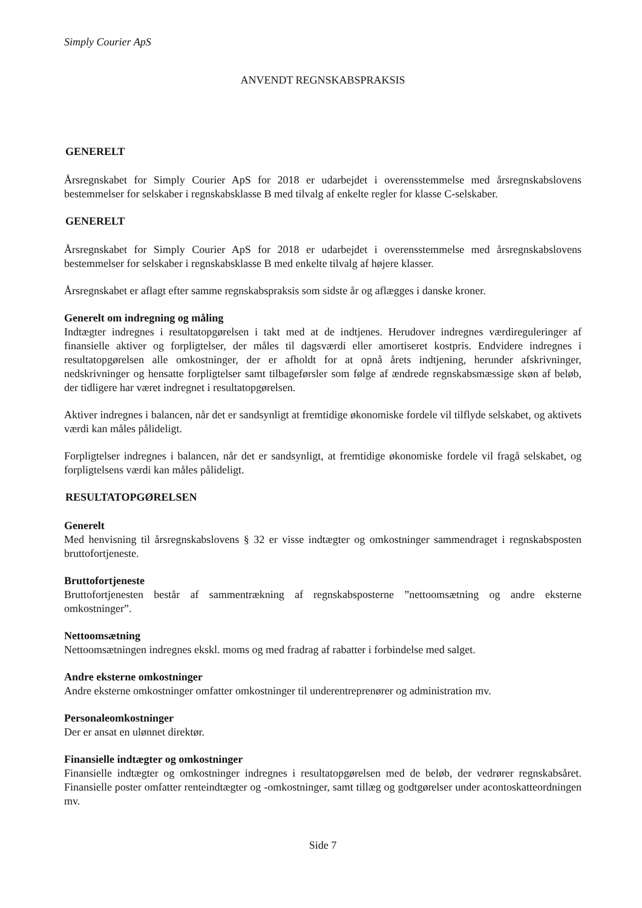Simply Courier ApS
ANVENDT REGNSKABSPRAKSIS
GENERELT
Årsregnskabet for Simply Courier ApS for 2018 er udarbejdet i overensstemmelse med årsregnskabslovens bestemmelser for selskaber i regnskabsklasse B med tilvalg af enkelte regler for klasse C-selskaber.
GENERELT
Årsregnskabet for Simply Courier ApS for 2018 er udarbejdet i overensstemmelse med årsregnskabslovens bestemmelser for selskaber i regnskabsklasse B med enkelte tilvalg af højere klasser.
Årsregnskabet er aflagt efter samme regnskabspraksis som sidste år og aflægges i danske kroner.
Generelt om indregning og måling
Indtægter indregnes i resultatopgørelsen i takt med at de indtjenes. Herudover indregnes værdireguleringer af finansielle aktiver og forpligtelser, der måles til dagsværdi eller amortiseret kostpris. Endvidere indregnes i resultatopgørelsen alle omkostninger, der er afholdt for at opnå årets indtjening, herunder afskrivninger, nedskrivninger og hensatte forpligtelser samt tilbageførsler som følge af ændrede regnskabsmæssige skøn af beløb, der tidligere har været indregnet i resultatopgørelsen.
Aktiver indregnes i balancen, når det er sandsynligt at fremtidige økonomiske fordele vil tilflyde selskabet, og aktivets værdi kan måles pålideligt.
Forpligtelser indregnes i balancen, når det er sandsynligt, at fremtidige økonomiske fordele vil fragå selskabet, og forpligtelsens værdi kan måles pålideligt.
RESULTATOPGØRELSEN
Generelt
Med henvisning til årsregnskabslovens § 32 er visse indtægter og omkostninger sammendraget i regnskabsposten bruttofortjeneste.
Bruttofortjeneste
Bruttofortjenesten består af sammentrækning af regnskabsposterne ”nettoomsætning og andre eksterne omkostninger”.
Nettoomsætning
Nettoomsætningen indregnes ekskl. moms og med fradrag af rabatter i forbindelse med salget.
Andre eksterne omkostninger
Andre eksterne omkostninger omfatter omkostninger til underentreprenører og administration mv.
Personaleomkostninger
Der er ansat en ulønnet direktør.
Finansielle indtægter og omkostninger
Finansielle indtægter og omkostninger indregnes i resultatopgørelsen med de beløb, der vedrører regnskabsåret. Finansielle poster omfatter renteindtægter og -omkostninger, samt tillæg og godtgørelser under acontoskatteordningen mv.
Side 7